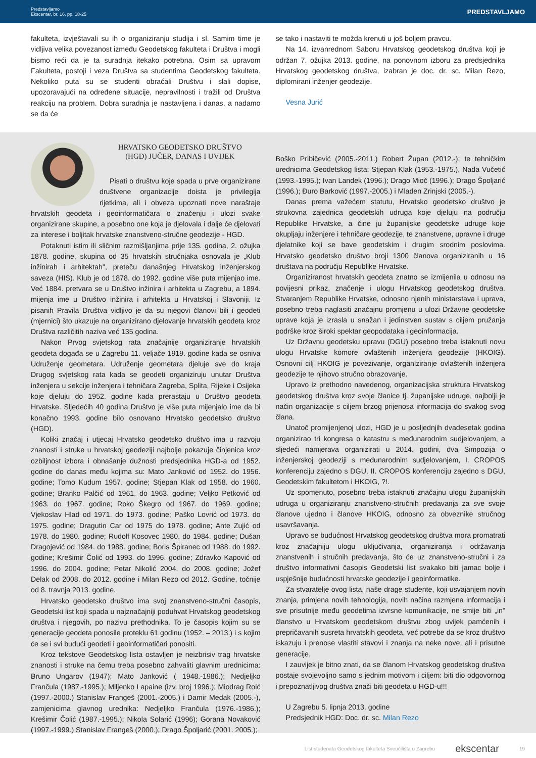Predstavljamo
Ekscentar, br. 16, pp. 18-25
PREDSTAVLJAMO
fakulteta, izvještavali su ih o organiziranju studija i sl. Samim time je vidljiva velika povezanost između Geodetskog fakulteta i Društva i mogli bismo reći da je ta suradnja itekako potrebna. Osim sa upravom Fakulteta, postoji i veza Društva sa studentima Geodetskog fakulteta. Nekoliko puta su se studenti obraćali Društvu i slali dopise, upozoravajući na određene situacije, nepravilnosti i tražili od Društva reakciju na problem. Dobra suradnja je nastavljena i danas, a nadamo se da će
se tako i nastaviti te možda krenuti u još boljem pravcu.
Na 14. izvanrednom Saboru Hrvatskog geodetskog društva koji je održan 7. ožujka 2013. godine, na ponovnom izboru za predsjednika Hrvatskog geodetskog društva, izabran je doc. dr. sc. Milan Rezo, diplomirani inženjer geodezije.
Vesna Jurić
HRVATSKO GEODETSKO DRUŠTVO
(HGD) JUČER, DANAS I UVIJEK
Pisati o društvu koje spada u prve organizirane društvene organizacije doista je privilegija rijetkima, ali i obveza upoznati nove naraštaje hrvatskih geodeta i geoinformatičara o značenju i ulozi svake organizirane skupine, a posebno one koja je djelovala i dalje će djelovati za interese i boljitak hrvatske znanstveno-stručne geodezije - HGD.
Potaknuti istim ili sličnim razmišljanjima prije 135. godina, 2. ožujka 1878. godine, skupina od 35 hrvatskih stručnjaka osnovala je „Klub inžinirah i arhitektah", preteču današnjeg Hrvatskog inženjerskog saveza (HIS). Klub je od 1878. do 1992. godine više puta mijenjao ime. Već 1884. pretvara se u Društvo inžinira i arhitekta u Zagrebu, a 1894. mijenja ime u Društvo inžinira i arhitekta u Hrvatskoj i Slavoniji. Iz pisanih Pravila Društva vidljivo je da su njegovi članovi bili i geodeti (mjernici) što ukazuje na organizirano djelovanje hrvatskih geodeta kroz Društva različitih naziva već 135 godina.
Nakon Prvog svjetskog rata značajnije organiziranje hrvatskih geodeta događa se u Zagrebu 11. veljače 1919. godine kada se osniva Udruženje geometara. Udruženje geometara djeluje sve do kraja Drugog svjetskog rata kada se geodeti organiziruju unutar Društva inženjera u sekcije inženjera i tehničara Zagreba, Splita, Rijeke i Osijeka koje djeluju do 1952. godine kada prerastaju u Društvo geodeta Hrvatske. Sljedećih 40 godina Društvo je više puta mijenjalo ime da bi konačno 1993. godine bilo osnovano Hrvatsko geodetsko društvo (HGD).
Koliki značaj i utjecaj Hrvatsko geodetsko društvo ima u razvoju znanosti i struke u hrvatskoj geodeziji najbolje pokazuje činjenica kroz ozbiljnost izbora i obnašanje dužnosti predsjednika HGD-a od 1952. godine do danas među kojima su: Mato Janković od 1952. do 1956. godine; Tomo Kudum 1957. godine; Stjepan Klak od 1958. do 1960. godine; Branko Palčić od 1961. do 1963. godine; Veljko Petković od 1963. do 1967. godine; Roko Škegro od 1967. do 1969. godine; Vjekoslav Hlad od 1971. do 1973. godine; Paško Lovrić od 1973. do 1975. godine; Dragutin Car od 1975 do 1978. godine; Ante Zujić od 1978. do 1980. godine; Rudolf Kosovec 1980. do 1984. godine; Dušan Dragojević od 1984. do 1988. godine; Boris Špiranec od 1988. do 1992. godine; Krešimir Čolić od 1993. do 1996. godine; Zdravko Kapović od 1996. do 2004. godine; Petar Nikolić 2004. do 2008. godine; Jožef Delak od 2008. do 2012. godine i Milan Rezo od 2012. Godine, točnije od 8. travnja 2013. godine.
Hrvatsko geodetsko društvo ima svoj znanstveno-stručni časopis, Geodetski list koji spada u najznačajniji poduhvat Hrvatskog geodetskog društva i njegovih, po nazivu prethodnika. To je časopis kojim su se generacije geodeta ponosile proteklu 61 godinu (1952. – 2013.) i s kojim će se i svi budući geodeti i geoinformatičari ponositi.
Kroz tekstove Geodetskog lista ostavljen je neizbrisiv trag hrvatske znanosti i struke na čemu treba posebno zahvaliti glavnim urednicima: Bruno Ungarov (1947); Mato Janković ( 1948.-1986.); Nedjeljko Frančula (1987.-1995.); Miljenko Lapaine (izv. broj 1996.); Miodrag Roić (1997.-2000.) Stanislav Frangeš (2001.-2005.) i Damir Medak (2005.-), zamjenicima glavnog urednika: Nedjeljko Frančula (1976.-1986.); Krešimir Čolić (1987.-1995.); Nikola Solarić (1996); Gorana Novaković (1997.-1999.) Stanislav Frangeš (2000.); Drago Špoljarić (2001. 2005.);
Boško Pribičević (2005.-2011.) Robert Župan (2012.-); te tehničkim urednicima Geodetskog lista: Stjepan Klak (1953.-1975.), Nada Vučetić (1993.-1995.); Ivan Landek (1996.); Drago Mioč (1996.); Drago Špoljarić (1996.); Đuro Barković (1997.-2005.) i Mladen Zrinjski (2005.-).
Danas prema važećem statutu, Hrvatsko geodetsko društvo je strukovna zajednica geodetskih udruga koje djeluju na području Republike Hrvatske, a čine ju županijske geodetske udruge koje okupljaju inženjere i tehničare geodezije, te znanstvene, upravne i druge djelatnike koji se bave geodetskim i drugim srodnim poslovima. Hrvatsko geodetsko društvo broji 1300 članova organiziranih u 16 društava na području Republike Hrvatske.
Organiziranost hrvatskih geodeta znatno se izmijenila u odnosu na povijesni prikaz, značenje i ulogu Hrvatskog geodetskog društva. Stvaranjem Republike Hrvatske, odnosno njenih ministarstava i uprava, posebno treba naglasiti značajnu promjenu u ulozi Državne geodetske uprave koja je izrasla u snažan i jedinstven sustav s ciljem pružanja podrške kroz široki spektar geopodataka i geoinformacija.
Uz Državnu geodetsku upravu (DGU) posebno treba istaknuti novu ulogu Hrvatske komore ovlaštenih inženjera geodezije (HKOIG). Osnovni cilj HKOIG je povezivanje, organiziranje ovlaštenih inženjera geodezije te njihovo stručno obrazovanje.
Upravo iz prethodno navedenog, organizacijska struktura Hrvatskog geodetskog društva kroz svoje članice tj. županijske udruge, najbolji je način organizacije s ciljem brzog prijenosa informacija do svakog svog člana.
Unatoč promijenjenoj ulozi, HGD je u posljednjih dvadesetak godina organizirao tri kongresa o katastru s međunarodnim sudjelovanjem, a sljedeći namjerava organizirati u 2014. godini, dva Simpozija o inženjerskoj geodeziji s međunarodnim sudjelovanjem, I. CROPOS konferenciju zajedno s DGU, II. CROPOS konferenciju zajedno s DGU, Geodetskim fakultetom i HKOIG, ?!.
Uz spomenuto, posebno treba istaknuti značajnu ulogu županijskih udruga u organiziranju znanstveno-stručnih predavanja za sve svoje članove ujedno i članove HKOIG, odnosno za obveznike stručnog usavršavanja.
Upravo se budućnost Hrvatskog geodetskog društva mora promatrati kroz značajniju ulogu uključivanja, organiziranja i održavanja znanstvenih i stručnih predavanja, što će uz znanstveno-stručni i za društvo informativni časopis Geodetski list svakako biti jamac bolje i uspješnije budućnosti hrvatske geodezije i geoinformatike.
Za stvaratelje ovog lista, naše drage studente, koji usvajanjem novih znanja, primjena novih tehnologija, novih načina razmjena informacija i sve prisutnije među geodetima izvrsne komunikacije, ne smije biti „in" članstvo u Hrvatskom geodetskom društvu zbog uvijek pamćenih i prepričavanih susreta hrvatskih geodeta, već potrebe da se kroz društvo iskazuju i prenose vlastiti stavovi i znanja na neke nove, ali i prisutne generacije.
I zauvijek je bitno znati, da se članom Hrvatskog geodetskog društva postaje svojevoljno samo s jednim motivom i ciljem: biti dio odgovornog i prepoznatljivog društva znači biti geodeta u HGD-u!!!
U Zagrebu 5. lipnja 2013. godine
Predsjednik HGD: Doc. dr. sc. Milan Rezo
List studenata Geodetskog fakulteta Sveučilišta u Zagrebu ekscentar 19